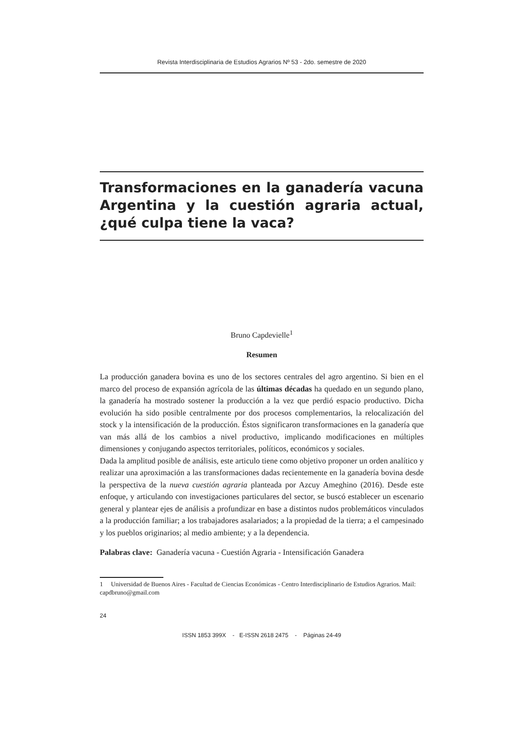Revista Interdisciplinaria de Estudios Agrarios Nº 53 - 2do. semestre de 2020
Transformaciones en la ganadería vacuna Argentina y la cuestión agraria actual, ¿qué culpa tiene la vaca?
Bruno Capdevielle<sup>1</sup>
Resumen
La producción ganadera bovina es uno de los sectores centrales del agro argentino. Si bien en el marco del proceso de expansión agrícola de las últimas décadas ha quedado en un segundo plano, la ganadería ha mostrado sostener la producción a la vez que perdió espacio productivo. Dicha evolución ha sido posible centralmente por dos procesos complementarios, la relocalización del stock y la intensificación de la producción. Éstos significaron transformaciones en la ganadería que van más allá de los cambios a nivel productivo, implicando modificaciones en múltiples dimensiones y conjugando aspectos territoriales, políticos, económicos y sociales.
Dada la amplitud posible de análisis, este articulo tiene como objetivo proponer un orden analítico y realizar una aproximación a las transformaciones dadas recientemente en la ganadería bovina desde la perspectiva de la nueva cuestión agraria planteada por Azcuy Ameghino (2016). Desde este enfoque, y articulando con investigaciones particulares del sector, se buscó establecer un escenario general y plantear ejes de análisis a profundizar en base a distintos nudos problemáticos vinculados a la producción familiar; a los trabajadores asalariados; a la propiedad de la tierra; a el campesinado y los pueblos originarios; al medio ambiente; y a la dependencia.
Palabras clave: Ganadería vacuna - Cuestión Agraria - Intensificación Ganadera
1 Universidad de Buenos Aires - Facultad de Ciencias Económicas - Centro Interdisciplinario de Estudios Agrarios. Mail: capdbruno@gmail.com
24
ISSN 1853 399X - E-ISSN 2618 2475 - Páginas 24-49